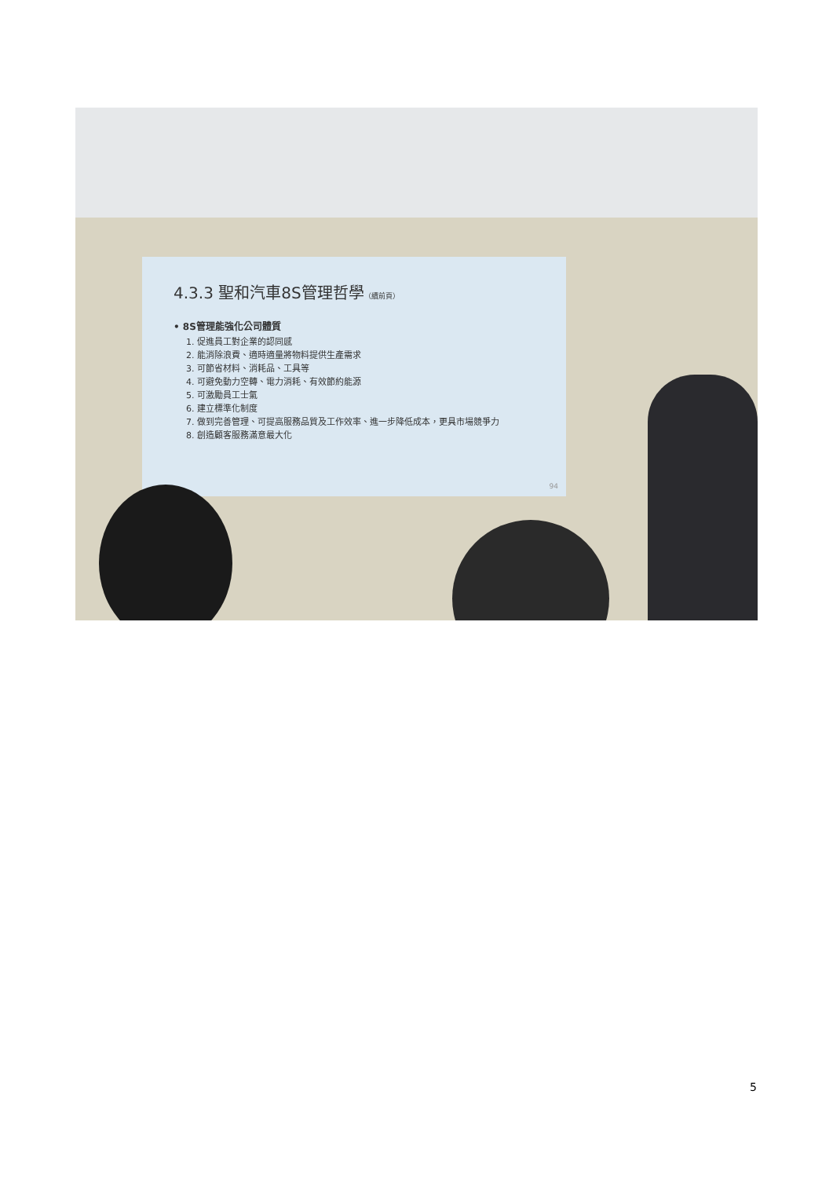4.3.3 聖和汽車8S管理哲學（續前頁）
• 8S管理能強化公司體質
1. 促進員工對企業的認同感
2. 能消除浪費、適時適量將物料提供生產需求
3. 可節省材料、消耗品、工具等
4. 可避免動力空轉、電力消耗、有效節約能源
5. 可激勵員工士氣
6. 建立標準化制度
7. 做到完善管理、可提高服務品質及工作效率、進一步降低成本，更具市場競爭力
8. 創造顧客服務滿意最大化
94
5